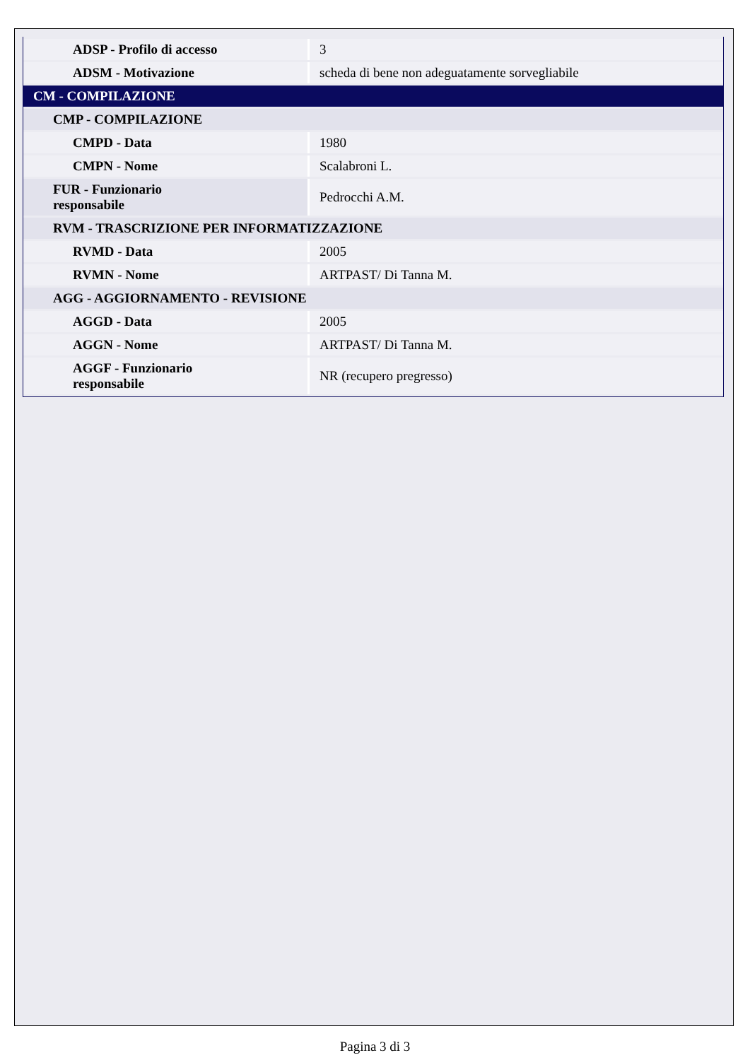| ADSP - Profilo di accesso | 3 |
| ADSM - Motivazione | scheda di bene non adeguatamente sorvegliabile |
| CM - COMPILAZIONE | |
| CMP - COMPILAZIONE | |
| CMPD - Data | 1980 |
| CMPN - Nome | Scalabroni L. |
| FUR - Funzionario responsabile | Pedrocchi A.M. |
| RVM - TRASCRIZIONE PER INFORMATIZZAZIONE | |
| RVMD - Data | 2005 |
| RVMN - Nome | ARTPAST/ Di Tanna M. |
| AGG - AGGIORNAMENTO - REVISIONE | |
| AGGD - Data | 2005 |
| AGGN - Nome | ARTPAST/ Di Tanna M. |
| AGGF - Funzionario responsabile | NR (recupero pregresso) |
Pagina 3 di 3